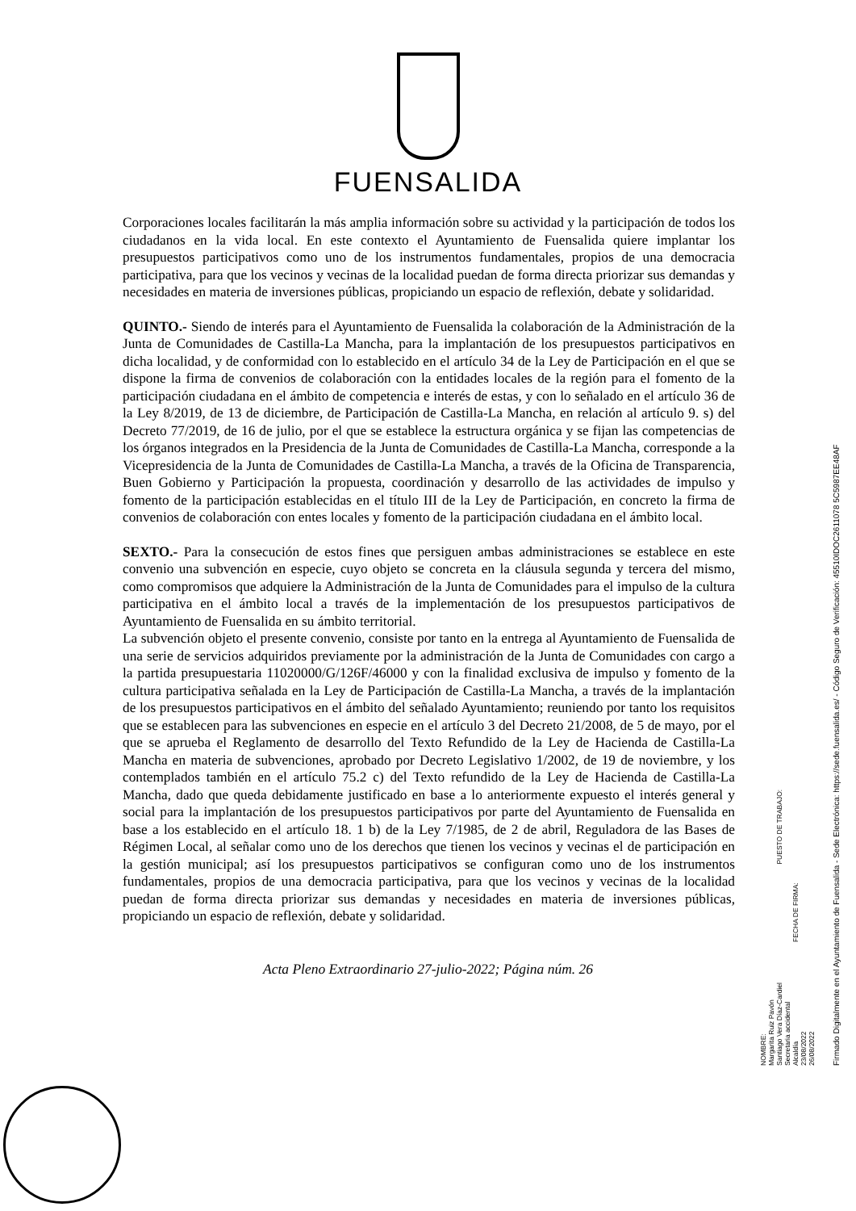FUENSALIDA
Corporaciones locales facilitarán la más amplia información sobre su actividad y la participación de todos los ciudadanos en la vida local. En este contexto el Ayuntamiento de Fuensalida quiere implantar los presupuestos participativos como uno de los instrumentos fundamentales, propios de una democracia participativa, para que los vecinos y vecinas de la localidad puedan de forma directa priorizar sus demandas y necesidades en materia de inversiones públicas, propiciando un espacio de reflexión, debate y solidaridad.
QUINTO.- Siendo de interés para el Ayuntamiento de Fuensalida la colaboración de la Administración de la Junta de Comunidades de Castilla-La Mancha, para la implantación de los presupuestos participativos en dicha localidad, y de conformidad con lo establecido en el artículo 34 de la Ley de Participación en el que se dispone la firma de convenios de colaboración con la entidades locales de la región para el fomento de la participación ciudadana en el ámbito de competencia e interés de estas, y con lo señalado en el artículo 36 de la Ley 8/2019, de 13 de diciembre, de Participación de Castilla-La Mancha, en relación al artículo 9. s) del Decreto 77/2019, de 16 de julio, por el que se establece la estructura orgánica y se fijan las competencias de los órganos integrados en la Presidencia de la Junta de Comunidades de Castilla-La Mancha, corresponde a la Vicepresidencia de la Junta de Comunidades de Castilla-La Mancha, a través de la Oficina de Transparencia, Buen Gobierno y Participación la propuesta, coordinación y desarrollo de las actividades de impulso y fomento de la participación establecidas en el título III de la Ley de Participación, en concreto la firma de convenios de colaboración con entes locales y fomento de la participación ciudadana en el ámbito local.
SEXTO.- Para la consecución de estos fines que persiguen ambas administraciones se establece en este convenio una subvención en especie, cuyo objeto se concreta en la cláusula segunda y tercera del mismo, como compromisos que adquiere la Administración de la Junta de Comunidades para el impulso de la cultura participativa en el ámbito local a través de la implementación de los presupuestos participativos de Ayuntamiento de Fuensalida en su ámbito territorial.
La subvención objeto el presente convenio, consiste por tanto en la entrega al Ayuntamiento de Fuensalida de una serie de servicios adquiridos previamente por la administración de la Junta de Comunidades con cargo a la partida presupuestaria 11020000/G/126F/46000 y con la finalidad exclusiva de impulso y fomento de la cultura participativa señalada en la Ley de Participación de Castilla-La Mancha, a través de la implantación de los presupuestos participativos en el ámbito del señalado Ayuntamiento; reuniendo por tanto los requisitos que se establecen para las subvenciones en especie en el artículo 3 del Decreto 21/2008, de 5 de mayo, por el que se aprueba el Reglamento de desarrollo del Texto Refundido de la Ley de Hacienda de Castilla-La Mancha en materia de subvenciones, aprobado por Decreto Legislativo 1/2002, de 19 de noviembre, y los contemplados también en el artículo 75.2 c) del Texto refundido de la Ley de Hacienda de Castilla-La Mancha, dado que queda debidamente justificado en base a lo anteriormente expuesto el interés general y social para la implantación de los presupuestos participativos por parte del Ayuntamiento de Fuensalida en base a los establecido en el artículo 18. 1 b) de la Ley 7/1985, de 2 de abril, Reguladora de las Bases de Régimen Local, al señalar como uno de los derechos que tienen los vecinos y vecinas el de participación en la gestión municipal; así los presupuestos participativos se configuran como uno de los instrumentos fundamentales, propios de una democracia participativa, para que los vecinos y vecinas de la localidad puedan de forma directa priorizar sus demandas y necesidades en materia de inversiones públicas, propiciando un espacio de reflexión, debate y solidaridad.
Acta Pleno Extraordinario 27-julio-2022; Página núm. 26
NOMBRE:
Margarita Ruiz Pavón
Santiago Vera Díaz-Cardiel PUESTO DE TRABAJO:
Secretaria accidental
Alcaldía FECHA DE FIRMA:
23/08/2022
26/08/2022
Firmado Digitalmente en el Ayuntamiento de Fuensalida - Sede Electrónica: https://sede.fuensalida.es/ - Código Seguro de Verificación: 45510IDOC2611078 5C5987EE48AF